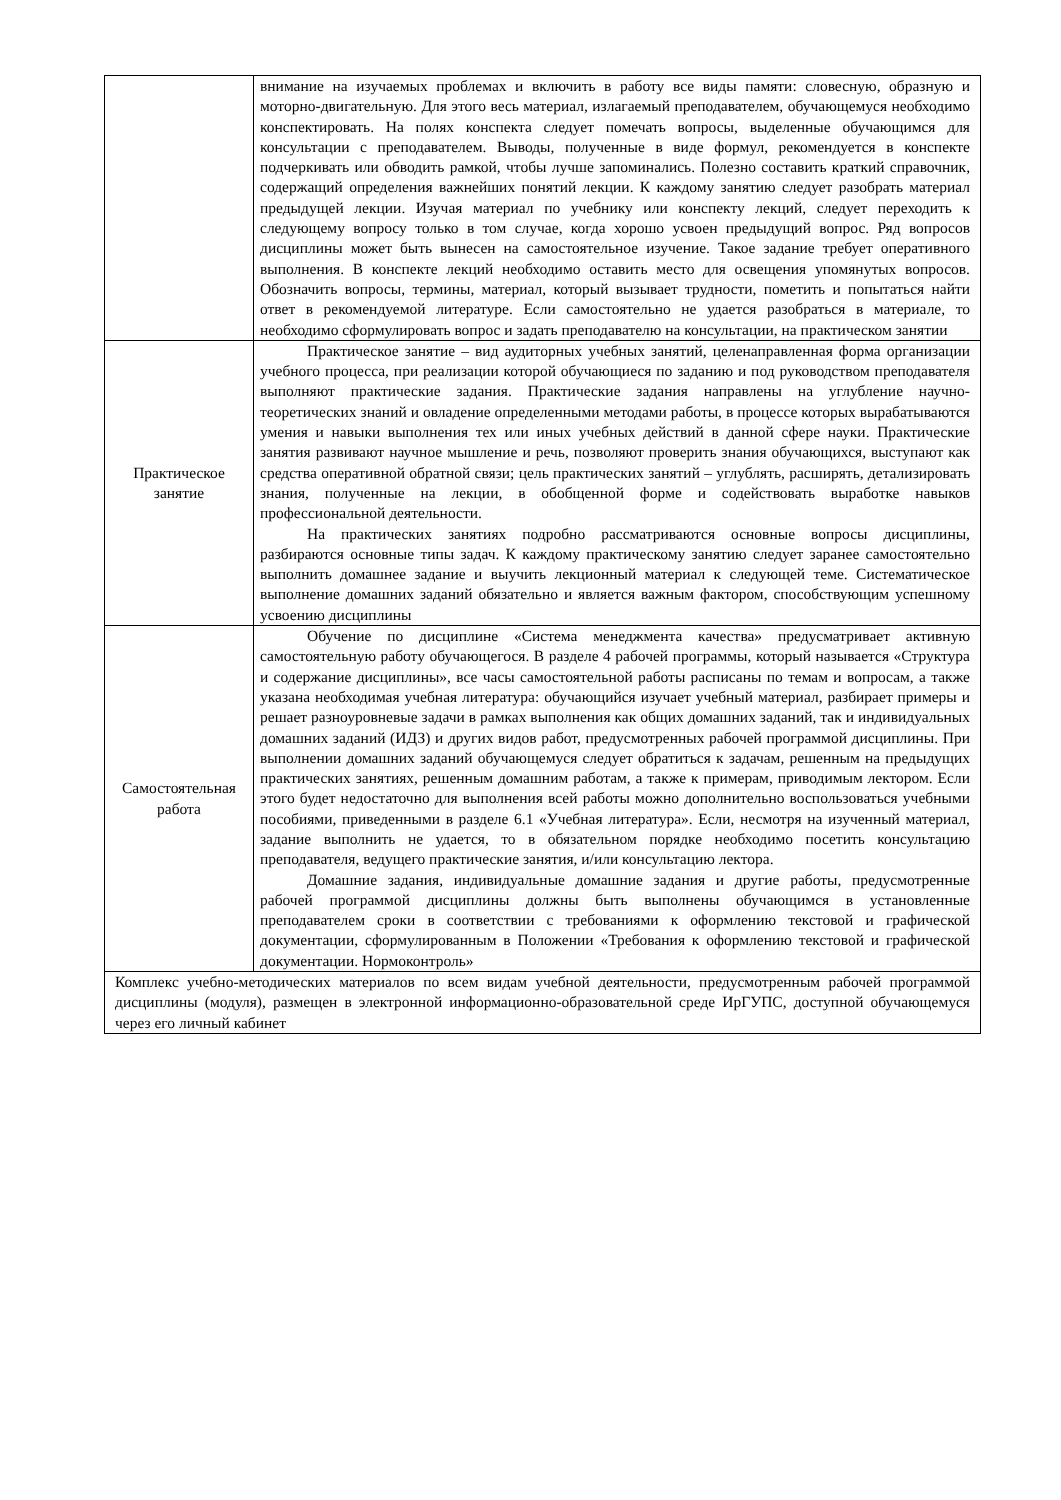| | внимание на изучаемых проблемах и включить в работу все виды памяти: словесную, образную и моторно-двигательную. Для этого весь материал, излагаемый преподавателем, обучающемуся необходимо конспектировать. На полях конспекта следует помечать вопросы, выделенные обучающимся для консультации с преподавателем. Выводы, полученные в виде формул, рекомендуется в конспекте подчеркивать или обводить рамкой, чтобы лучше запоминались. Полезно составить краткий справочник, содержащий определения важнейших понятий лекции. К каждому занятию следует разобрать материал предыдущей лекции. Изучая материал по учебнику или конспекту лекций, следует переходить к следующему вопросу только в том случае, когда хорошо усвоен предыдущий вопрос. Ряд вопросов дисциплины может быть вынесен на самостоятельное изучение. Такое задание требует оперативного выполнения. В конспекте лекций необходимо оставить место для освещения упомянутых вопросов. Обозначить вопросы, термины, материал, который вызывает трудности, пометить и попытаться найти ответ в рекомендуемой литературе. Если самостоятельно не удается разобраться в материале, то необходимо сформулировать вопрос и задать преподавателю на консультации, на практическом занятии |
| Практическое занятие | Практическое занятие – вид аудиторных учебных занятий, целенаправленная форма организации учебного процесса, при реализации которой обучающиеся по заданию и под руководством преподавателя выполняют практические задания. Практические задания направлены на углубление научно-теоретических знаний и овладение определенными методами работы, в процессе которых вырабатываются умения и навыки выполнения тех или иных учебных действий в данной сфере науки. Практические занятия развивают научное мышление и речь, позволяют проверить знания обучающихся, выступают как средства оперативной обратной связи; цель практических занятий – углублять, расширять, детализировать знания, полученные на лекции, в обобщенной форме и содействовать выработке навыков профессиональной деятельности. На практических занятиях подробно рассматриваются основные вопросы дисциплины, разбираются основные типы задач. К каждому практическому занятию следует заранее самостоятельно выполнить домашнее задание и выучить лекционный материал к следующей теме. Систематическое выполнение домашних заданий обязательно и является важным фактором, способствующим успешному усвоению дисциплины |
| Самостоятельная работа | Обучение по дисциплине «Система менеджмента качества» предусматривает активную самостоятельную работу обучающегося. В разделе 4 рабочей программы, который называется «Структура и содержание дисциплины», все часы самостоятельной работы расписаны по темам и вопросам, а также указана необходимая учебная литература: обучающийся изучает учебный материал, разбирает примеры и решает разноуровневые задачи в рамках выполнения как общих домашних заданий, так и индивидуальных домашних заданий (ИДЗ) и других видов работ, предусмотренных рабочей программой дисциплины. При выполнении домашних заданий обучающемуся следует обратиться к задачам, решенным на предыдущих практических занятиях, решенным домашним работам, а также к примерам, приводимым лектором. Если этого будет недостаточно для выполнения всей работы можно дополнительно воспользоваться учебными пособиями, приведенными в разделе 6.1 «Учебная литература». Если, несмотря на изученный материал, задание выполнить не удается, то в обязательном порядке необходимо посетить консультацию преподавателя, ведущего практические занятия, и/или консультацию лектора. Домашние задания, индивидуальные домашние задания и другие работы, предусмотренные рабочей программой дисциплины должны быть выполнены обучающимся в установленные преподавателем сроки в соответствии с требованиями к оформлению текстовой и графической документации, сформулированным в Положении «Требования к оформлению текстовой и графической документации. Нормоконтроль» |
| Комплекс учебно-методических материалов по всем видам учебной деятельности, предусмотренным рабочей программой дисциплины (модуля), размещен в электронной информационно-образовательной среде ИрГУПС, доступной обучающемуся через его личный кабинет | |